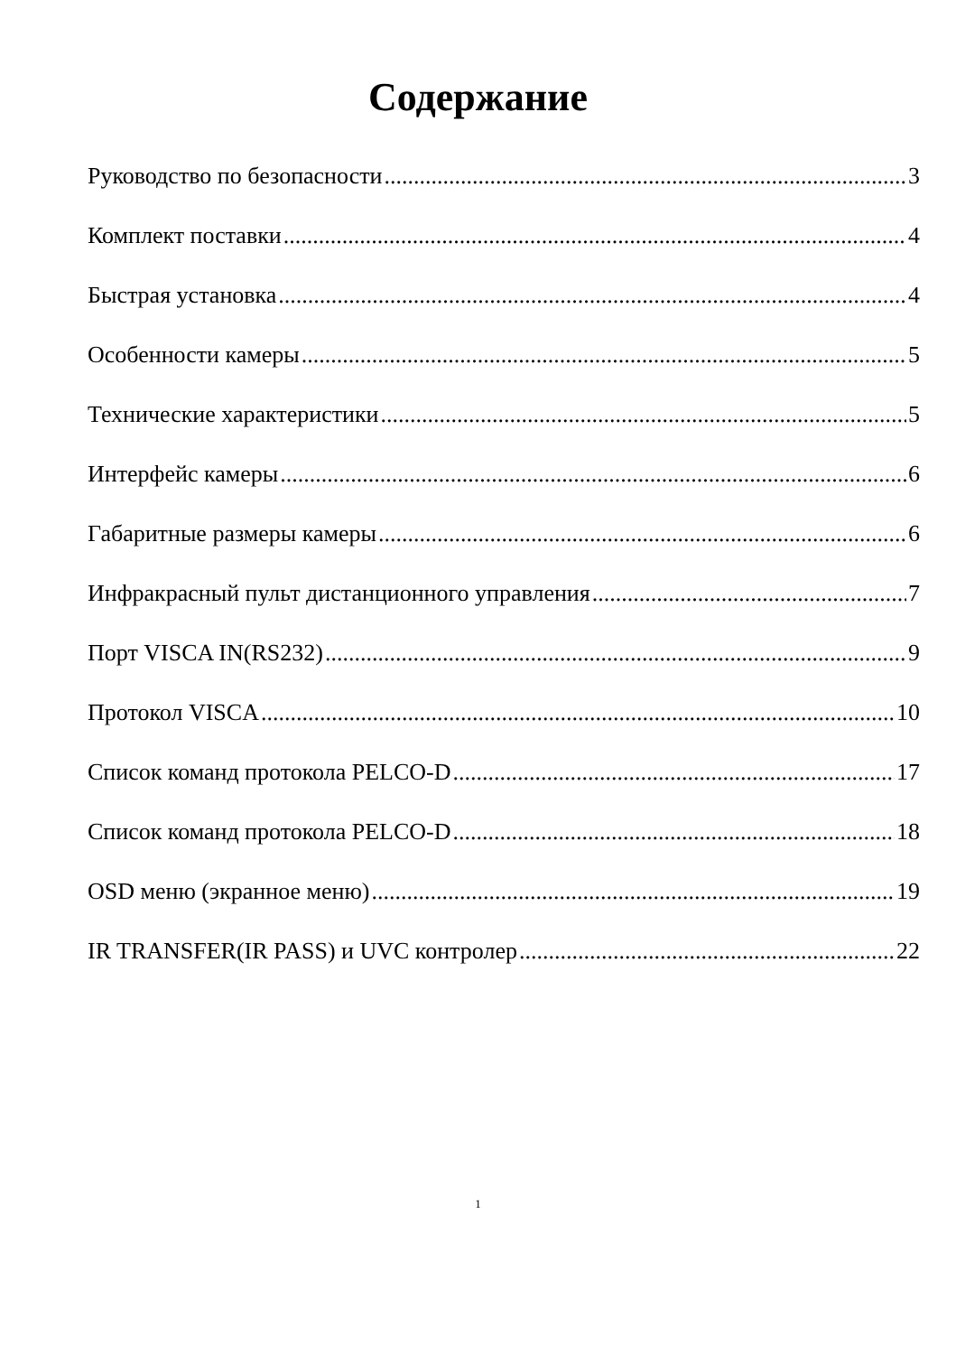Содержание
Руководство по безопасности 3
Комплект поставки 4
Быстрая установка 4
Особенности камеры 5
Технические характеристики 5
Интерфейс камеры 6
Габаритные размеры камеры 6
Инфракрасный пульт дистанционного управления 7
Порт VISCA IN(RS232) 9
Протокол VISCA 10
Список команд протокола PELCO-D 17
Список команд протокола PELCO-D 18
OSD меню (экранное меню) 19
IR TRANSFER(IR PASS) и UVC контролер 22
1